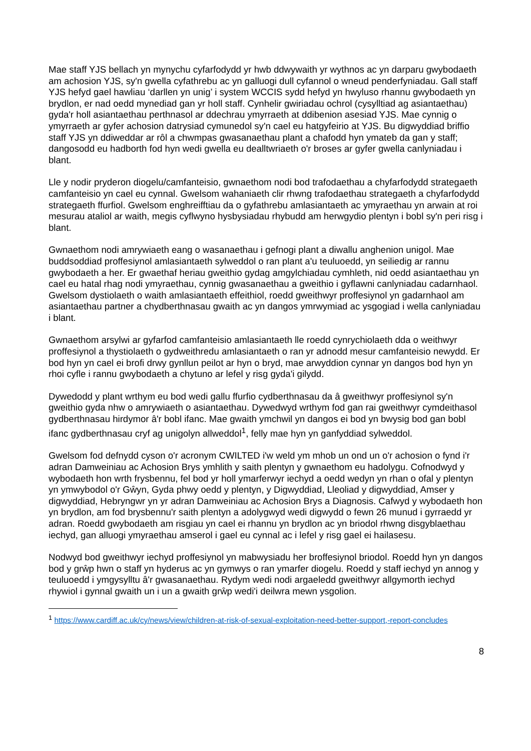Mae staff YJS bellach yn mynychu cyfarfodydd yr hwb ddwywaith yr wythnos ac yn darparu gwybodaeth am achosion YJS, sy'n gwella cyfathrebu ac yn galluogi dull cyfannol o wneud penderfyniadau. Gall staff YJS hefyd gael hawliau ‘darllen yn unig’ i system WCCIS sydd hefyd yn hwyluso rhannu gwybodaeth yn brydlon, er nad oedd mynediad gan yr holl staff. Cynhelir gwiriadau ochrol (cysylltiad ag asiantaethau) gyda'r holl asiantaethau perthnasol ar ddechrau ymyrraeth at ddibenion asesiad YJS. Mae cynnig o ymyrraeth ar gyfer achosion datrysiad cymunedol sy'n cael eu hatgyfeirio at YJS. Bu digwyddiad briffio staff YJS yn ddiweddar ar rôl a chwmpas gwasanaethau plant a chafodd hyn ymateb da gan y staff; dangosodd eu hadborth fod hyn wedi gwella eu dealltwriaeth o'r broses ar gyfer gwella canlyniadau i blant.
Lle y nodir pryderon diogelu/camfanteisio, gwnaethom nodi bod trafodaethau a chyfarfodydd strategaeth camfanteisio yn cael eu cynnal. Gwelsom wahaniaeth clir rhwng trafodaethau strategaeth a chyfarfodydd strategaeth ffurfiol. Gwelsom enghreifftiau da o gyfathrebu amlasiantaeth ac ymyraethau yn arwain at roi mesurau ataliol ar waith, megis cyflwyno hysbysiadau rhybudd am herwgydio plentyn i bobl sy'n peri risg i blant.
Gwnaethom nodi amrywiaeth eang o wasanaethau i gefnogi plant a diwallu anghenion unigol. Mae buddsoddiad proffesiynol amlasiantaeth sylweddol o ran plant a'u teuluoedd, yn seiliedig ar rannu gwybodaeth a her. Er gwaethaf heriau gweithio gydag amgylchiadau cymhleth, nid oedd asiantaethau yn cael eu hatal rhag nodi ymyraethau, cynnig gwasanaethau a gweithio i gyflawni canlyniadau cadarnhaol. Gwelsom dystiolaeth o waith amlasiantaeth effeithiol, roedd gweithwyr proffesiynol yn gadarnhaol am asiantaethau partner a chydberthnasau gwaith ac yn dangos ymrwymiad ac ysgogiad i wella canlyniadau i blant.
Gwnaethom arsylwi ar gyfarfod camfanteisio amlasiantaeth lle roedd cynrychiolaeth dda o weithwyr proffesiynol a thystiolaeth o gydweithredu amlasiantaeth o ran yr adnodd mesur camfanteisio newydd. Er bod hyn yn cael ei brofi drwy gynllun peilot ar hyn o bryd, mae arwyddion cynnar yn dangos bod hyn yn rhoi cyfle i rannu gwybodaeth a chytuno ar lefel y risg gyda'i gilydd.
Dywedodd y plant wrthym eu bod wedi gallu ffurfio cydberthnasau da â gweithwyr proffesiynol sy'n gweithio gyda nhw o amrywiaeth o asiantaethau. Dywedwyd wrthym fod gan rai gweithwyr cymdeithasol gydberthnasau hirdymor â'r bobl ifanc. Mae gwaith ymchwil yn dangos ei bod yn bwysig bod gan bobl ifanc gydberthnasau cryf ag unigolyn allweddol<sup>1</sup>, felly mae hyn yn ganfyddiad sylweddol.
Gwelsom fod defnydd cyson o'r acronym CWILTED i'w weld ym mhob un ond un o'r achosion o fynd i'r adran Damweiniau ac Achosion Brys ymhlith y saith plentyn y gwnaethom eu hadolygu. Cofnodwyd y wybodaeth hon wrth frysbennu, fel bod yr holl ymarferwyr iechyd a oedd wedyn yn rhan o ofal y plentyn yn ymwybodol o'r Gŵyn, Gyda phwy oedd y plentyn, y Digwyddiad, Lleoliad y digwyddiad, Amser y digwyddiad, Hebryngwr yn yr adran Damweiniau ac Achosion Brys a Diagnosis. Cafwyd y wybodaeth hon yn brydlon, am fod brysbennu'r saith plentyn a adolygwyd wedi digwydd o fewn 26 munud i gyrraedd yr adran. Roedd gwybodaeth am risgiau yn cael ei rhannu yn brydlon ac yn briodol rhwng disgyblaethau iechyd, gan alluogi ymyraethau amserol i gael eu cynnal ac i lefel y risg gael ei hailasesu.
Nodwyd bod gweithwyr iechyd proffesiynol yn mabwysiadu her broffesiynol briodol. Roedd hyn yn dangos bod y grŵp hwn o staff yn hyderus ac yn gymwys o ran ymarfer diogelu. Roedd y staff iechyd yn annog y teuluoedd i ymgysylltu â'r gwasanaethau. Rydym wedi nodi argaeledd gweithwyr allgymorth iechyd rhywiol i gynnal gwaith un i un a gwaith grŵp wedi'i deilwra mewn ysgolion.
<sup>1</sup> https://www.cardiff.ac.uk/cy/news/view/children-at-risk-of-sexual-exploitation-need-better-support,-report-concludes
8